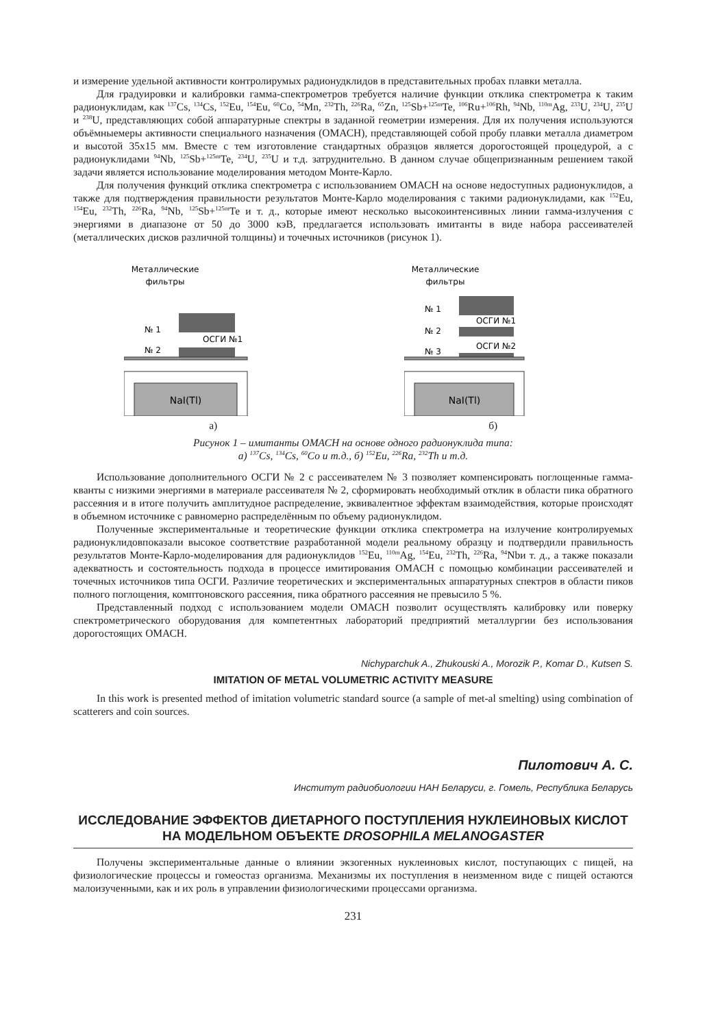и измерение удельной активности контролирумых радионудклидов в представительных пробах плавки металла.
Для градуировки и калибровки гамма-спектрометров требуется наличие функции отклика спектрометра к таким радионуклидам, как <sup>137</sup>Cs, <sup>134</sup>Cs, <sup>152</sup>Eu, <sup>154</sup>Eu, <sup>60</sup>Co, <sup>54</sup>Mn, <sup>232</sup>Th, <sup>226</sup>Ra, <sup>65</sup>Zn, <sup>125</sup>Sb+<sup>125m</sup>Te, <sup>106</sup>Ru+<sup>106</sup>Rh, <sup>94</sup>Nb, <sup>110m</sup>Ag, <sup>233</sup>U, <sup>234</sup>U, <sup>235</sup>U и <sup>238</sup>U, представляющих собой аппаратурные спектры в заданной геометрии измерения. Для их получения используются объёмныемеры активности специального назначения (ОМАСН), представляющей собой пробу плавки металла диаметром и высотой 35х15 мм. Вместе с тем изготовление стандартных образцов является дорогостоящей процедурой, а с радионуклидами <sup>94</sup>Nb, <sup>125</sup>Sb+<sup>125m</sup>Te, <sup>234</sup>U, <sup>235</sup>U и т.д. затруднительно. В данном случае общепризнанным решением такой задачи является использование моделирования методом Монте-Карло.
Для получения функций отклика спектрометра с использованием ОМАСН на основе недоступных радионуклидов, а также для подтверждения правильности результатов Монте-Карло моделирования с такими радионуклидами, как <sup>152</sup>Eu, <sup>154</sup>Eu, <sup>232</sup>Th, <sup>226</sup>Ra, <sup>94</sup>Nb, <sup>125</sup>Sb+<sup>125m</sup>Te и т. д., которые имеют несколько высокоинтенсивных линии гамма-излучения с энергиями в диапазоне от 50 до 3000 кэВ, предлагается использовать имитанты в виде набора рассеивателей (металлических дисков различной толщины) и точечных источников (рисунок 1).
Металлические
фильтры
№ 1
№ 2
ОСГИ №1
NaI(Tl)
а)
Металлические
фильтры
№ 1
№ 2
№ 3
ОСГИ №1
ОСГИ №2
NaI(Tl)
б)
Рисунок 1 – имитанты ОМАСН на основе одного радионуклида типа:
а) <sup>137</sup>Cs, <sup>134</sup>Cs, <sup>60</sup>Co и т.д., б) <sup>152</sup>Eu, <sup>226</sup>Ra, <sup>232</sup>Th и т.д.
Использование дополнительного ОСГИ № 2 с рассеивателем № 3 позволяет компенсировать поглощенные гамма-кванты с низкими энергиями в материале рассеивателя № 2, сформировать необходимый отклик в области пика обратного рассеяния и в итоге получить амплитудное распределение, эквивалентное эффектам взаимодействия, которые происходят в объемном источнике с равномерно распределённым по объему радионуклидом.
Полученные экспериментальные и теоретические функции отклика спектрометра на излучение контролируемых радионуклидовпоказали высокое соответствие разработанной модели реальному образцу и подтвердили правильность результатов Монте-Карло-моделирования для радионуклидов <sup>152</sup>Eu, <sup>110m</sup>Ag, <sup>154</sup>Eu, <sup>232</sup>Th, <sup>226</sup>Ra, <sup>94</sup>Nbи т. д., а также показали адекватность и состоятельность подхода в процессе имитирования ОМАСН с помощью комбинации рассеивателей и точечных источников типа ОСГИ. Различие теоретических и экспериментальных аппаратурных спектров в области пиков полного поглощения, комптоновского рассеяния, пика обратного рассеяния не превысило 5 %.
Представленный подход с использованием модели ОМАСН позволит осуществлять калибровку или поверку спектрометрического оборудования для компетентных лабораторий предприятий металлургии без использования дорогостоящих ОМАСН.
Nichyparchuk A., Zhukouski A., Morozik P., Komar D., Kutsen S.
IMITATION OF METAL VOLUMETRIC ACTIVITY MEASURE
In this work is presented method of imitation volumetric standard source (a sample of met-al smelting) using combination of scatterers and coin sources.
Пилотович А. С.
Институт радиобиологии НАН Беларуси, г. Гомель, Республика Беларусь
ИССЛЕДОВАНИЕ ЭФФЕКТОВ ДИЕТАРНОГО ПОСТУПЛЕНИЯ НУКЛЕИНОВЫХ КИСЛОТ НА МОДЕЛЬНОМ ОБЪЕКТЕ DROSOPHILA MELANOGASTER
Получены экспериментальные данные о влиянии экзогенных нуклеиновых кислот, поступающих с пищей, на физиологические процессы и гомеостаз организма. Механизмы их поступления в неизменном виде с пищей остаются малоизученными, как и их роль в управлении физиологическими процессами организма.
231